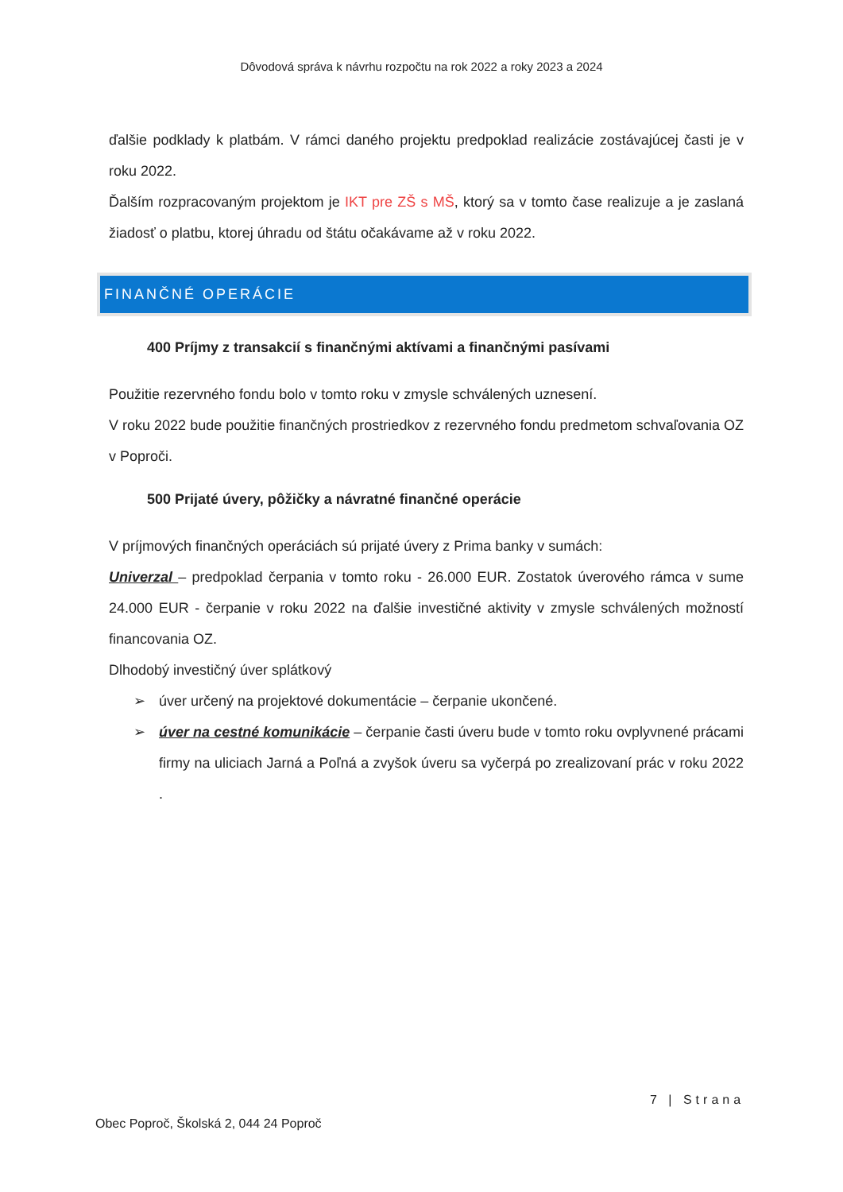Dôvodová správa k návrhu rozpočtu na rok 2022 a roky 2023 a 2024
ďalšie podklady k platbám. V rámci daného projektu predpoklad realizácie zostávajúcej časti je v roku 2022.
Ďalším rozpracovaným projektom je IKT pre ZŠ s MŠ, ktorý sa v tomto čase realizuje a je zaslaná žiadosť o platbu, ktorej úhradu od štátu očakávame až v roku 2022.
FINANČNÉ OPERÁCIE
400 Príjmy z transakcií s finančnými aktívami a finančnými pasívami
Použitie rezervného fondu bolo v tomto roku v zmysle schválených uznesení.
V roku 2022 bude použitie finančných prostriedkov z rezervného fondu predmetom schvaľovania OZ v Poproči.
500 Prijaté úvery, pôžičky a návratné finančné operácie
V príjmových finančných operáciách sú prijaté úvery z Prima banky v sumách:
Univerzal – predpoklad čerpania v tomto roku - 26.000 EUR. Zostatok úverového rámca v sume 24.000 EUR - čerpanie v roku 2022 na ďalšie investičné aktivity v zmysle schválených možností financovania OZ.
Dlhodobý investičný úver splátkový
➢ úver určený na projektové dokumentácie – čerpanie ukončené.
➢ úver na cestné komunikácie – čerpanie časti úveru bude v tomto roku ovplyvnené prácami firmy na uliciach Jarná a Poľná a zvyšok úveru sa vyčerpá po zrealizovaní prác v roku 2022 .
7 | Strana
Obec Poproč, Školská 2, 044 24 Poproč